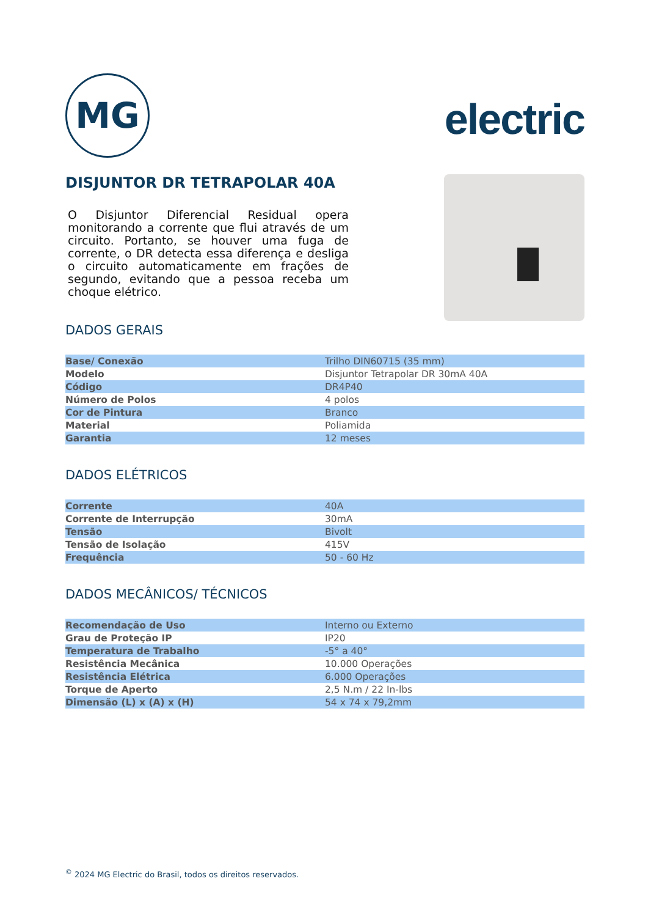MG
electric
DISJUNTOR DR TETRAPOLAR 40A
O Disjuntor Diferencial Residual opera monitorando a corrente que flui através de um circuito. Portanto, se houver uma fuga de corrente, o DR detecta essa diferença e desliga o circuito automaticamente em frações de segundo, evitando que a pessoa receba um choque elétrico.
DADOS GERAIS
| Base/ Conexão | Trilho DIN60715 (35 mm) |
| Modelo | Disjuntor Tetrapolar DR 30mA 40A |
| Código | DR4P40 |
| Número de Polos | 4 polos |
| Cor de Pintura | Branco |
| Material | Poliamida |
| Garantia | 12 meses |
DADOS ELÉTRICOS
| Corrente | 40A |
| Corrente de Interrupção | 30mA |
| Tensão | Bivolt |
| Tensão de Isolação | 415V |
| Frequência | 50 - 60 Hz |
DADOS MECÂNICOS/ TÉCNICOS
| Recomendação de Uso | Interno ou Externo |
| Grau de Proteção IP | IP20 |
| Temperatura de Trabalho | -5° a 40° |
| Resistência Mecânica | 10.000 Operações |
| Resistência Elétrica | 6.000 Operações |
| Torque de Aperto | 2,5 N.m / 22 In-lbs |
| Dimensão (L) x (A) x (H) | 54 x 74 x 79,2mm |
<sup>©</sup> 2024 MG Electric do Brasil, todos os direitos reservados.